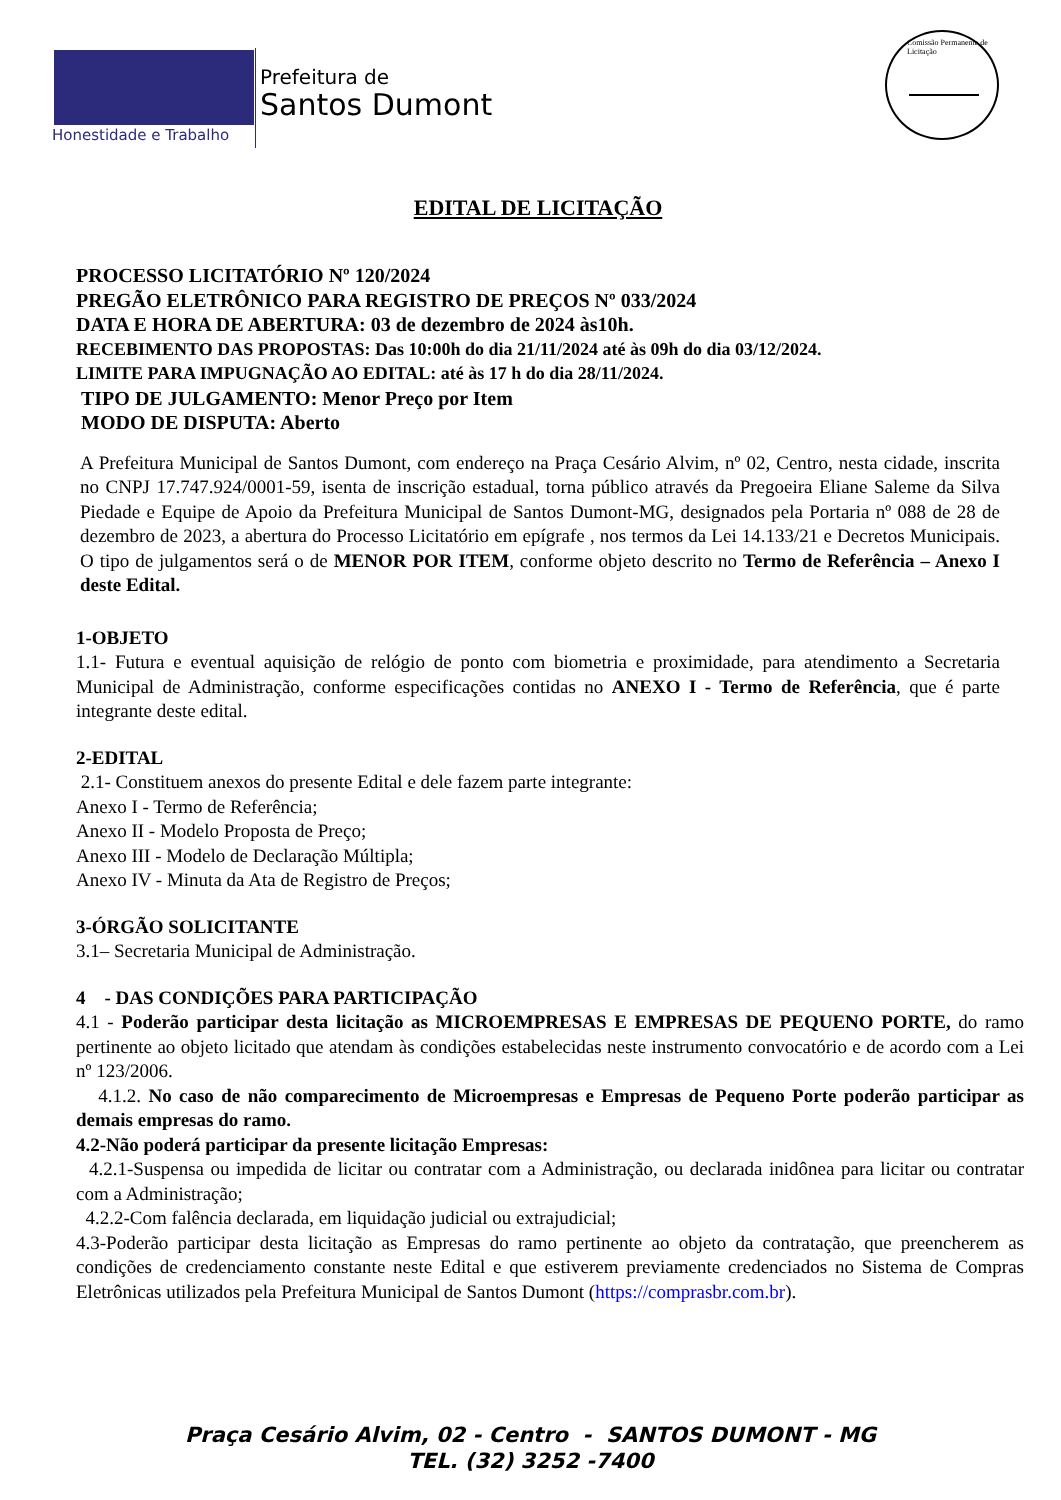Honestidade e Trabalho
Prefeitura de
Santos Dumont
Comissão Permanente de Licitação
EDITAL DE LICITAÇÃO
PROCESSO LICITATÓRIO Nº 120/2024
PREGÃO ELETRÔNICO PARA REGISTRO DE PREÇOS Nº 033/2024
DATA E HORA DE ABERTURA: 03 de dezembro de 2024 às10h.
RECEBIMENTO DAS PROPOSTAS: Das 10:00h do dia 21/11/2024 até às 09h do dia 03/12/2024.
LIMITE PARA IMPUGNAÇÃO AO EDITAL: até às 17 h do dia 28/11/2024.
TIPO DE JULGAMENTO: Menor Preço por Item
MODO DE DISPUTA: Aberto
A Prefeitura Municipal de Santos Dumont, com endereço na Praça Cesário Alvim, nº 02, Centro, nesta cidade, inscrita no CNPJ 17.747.924/0001-59, isenta de inscrição estadual, torna público através da Pregoeira Eliane Saleme da Silva Piedade e Equipe de Apoio da Prefeitura Municipal de Santos Dumont-MG, designados pela Portaria nº 088 de 28 de dezembro de 2023, a abertura do Processo Licitatório em epígrafe , nos termos da Lei 14.133/21 e Decretos Municipais. O tipo de julgamentos será o de MENOR POR ITEM, conforme objeto descrito no Termo de Referência – Anexo I deste Edital.
1-OBJETO
1.1- Futura e eventual aquisição de relógio de ponto com biometria e proximidade, para atendimento a Secretaria Municipal de Administração, conforme especificações contidas no ANEXO I - Termo de Referência, que é parte integrante deste edital.
2-EDITAL
2.1- Constituem anexos do presente Edital e dele fazem parte integrante:
Anexo I - Termo de Referência;
Anexo II - Modelo Proposta de Preço;
Anexo III - Modelo de Declaração Múltipla;
Anexo IV - Minuta da Ata de Registro de Preços;
3-ÓRGÃO SOLICITANTE
3.1– Secretaria Municipal de Administração.
4 - DAS CONDIÇÕES PARA PARTICIPAÇÃO
4.1 - Poderão participar desta licitação as MICROEMPRESAS E EMPRESAS DE PEQUENO PORTE, do ramo pertinente ao objeto licitado que atendam às condições estabelecidas neste instrumento convocatório e de acordo com a Lei nº 123/2006.
4.1.2. No caso de não comparecimento de Microempresas e Empresas de Pequeno Porte poderão participar as demais empresas do ramo.
4.2-Não poderá participar da presente licitação Empresas:
4.2.1-Suspensa ou impedida de licitar ou contratar com a Administração, ou declarada inidônea para licitar ou contratar com a Administração;
4.2.2-Com falência declarada, em liquidação judicial ou extrajudicial;
4.3-Poderão participar desta licitação as Empresas do ramo pertinente ao objeto da contratação, que preencherem as condições de credenciamento constante neste Edital e que estiverem previamente credenciados no Sistema de Compras Eletrônicas utilizados pela Prefeitura Municipal de Santos Dumont (https://comprasbr.com.br).
Praça Cesário Alvim, 02 - Centro - SANTOS DUMONT - MG
TEL. (32) 3252 -7400